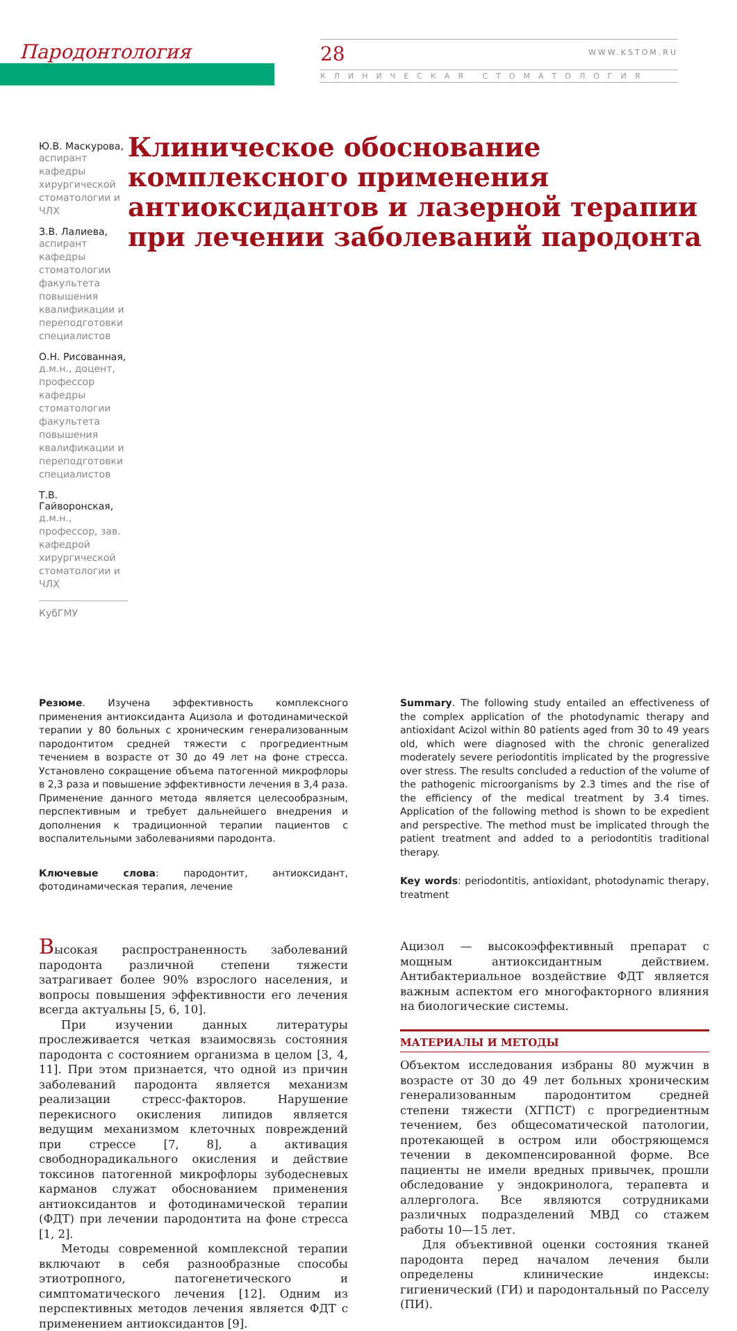Пародонтология 28 WWW.KSTOM.RU
КЛИНИЧЕСКАЯ СТОМАТОЛОГИЯ
Ю.В. Маскурова,
аспирант кафедры хирургической стоматологии и ЧЛХ
З.В. Лалиева,
аспирант кафедры стоматологии факультета повышения квалификации и переподготовки специалистов
О.Н. Рисованная,
д.м.н., доцент, профессор кафедры стоматологии факультета повышения квалификации и переподготовки специалистов
Т.В. Гайворонская,
д.м.н., профессор, зав. кафедрой хирургической стоматологии и ЧЛХ
КубГМУ
Клиническое обоснование комплексного применения антиоксидантов и лазерной терапии при лечении заболеваний пародонта
Резюме. Изучена эффективность комплексного применения антиоксиданта Ацизола и фотодинамической терапии у 80 больных с хроническим генерализованным пародонтитом средней тяжести с прогредиентным течением в возрасте от 30 до 49 лет на фоне стресса. Установлено сокращение объема патогенной микрофлоры в 2,3 раза и повышение эффективности лечения в 3,4 раза. Применение данного метода является целесообразным, перспективным и требует дальнейшего внедрения и дополнения к традиционной терапии пациентов с воспалительными заболеваниями пародонта.
Ключевые слова: пародонтит, антиоксидант, фотодинамическая терапия, лечение
Summary. The following study entailed an effectiveness of the complex application of the photodynamic therapy and antioxidant Acizol within 80 patients aged from 30 to 49 years old, which were diagnosed with the chronic generalized moderately severe periodontitis implicated by the progressive over stress. The results concluded a reduction of the volume of the pathogenic microorganisms by 2.3 times and the rise of the efficiency of the medical treatment by 3.4 times. Application of the following method is shown to be expedient and perspective. The method must be implicated through the patient treatment and added to a periodontitis traditional therapy.
Key words: periodontitis, antioxidant, photodynamic therapy, treatment
Высокая распространенность заболеваний пародонта различной степени тяжести затрагивает более 90% взрослого населения, и вопросы повышения эффективности его лечения всегда актуальны [5, 6, 10].
При изучении данных литературы прослеживается четкая взаимосвязь состояния пародонта с состоянием организма в целом [3, 4, 11]. При этом признается, что одной из причин заболеваний пародонта является механизм реализации стресс-факторов. Нарушение перекисного окисления липидов является ведущим механизмом клеточных повреждений при стрессе [7, 8], а активация свободнорадикального окисления и действие токсинов патогенной микрофлоры зубодесневых карманов служат обоснованием применения антиоксидантов и фотодинамической терапии (ФДТ) при лечении пародонтита на фоне стресса [1, 2].
Методы современной комплексной терапии включают в себя разнообразные способы этиотропного, патогенетического и симптоматического лечения [12]. Одним из перспективных методов лечения является ФДТ с применением антиоксидантов [9].
Ацизол — высокоэффективный препарат с мощным антиоксидантным действием. Антибактериальное воздействие ФДТ является важным аспектом его многофакторного влияния на биологические системы.
МАТЕРИАЛЫ И МЕТОДЫ
Объектом исследования избраны 80 мужчин в возрасте от 30 до 49 лет больных хроническим генерализованным пародонтитом средней степени тяжести (ХГПСТ) с прогредиентным течением, без общесоматической патологии, протекающей в остром или обостряющемся течении в декомпенсированной форме. Все пациенты не имели вредных привычек, прошли обследование у эндокринолога, терапевта и аллерголога. Все являются сотрудниками различных подразделений МВД со стажем работы 10—15 лет.
Для объективной оценки состояния тканей пародонта перед началом лечения были определены клинические индексы: гигиенический (ГИ) и пародонтальный по Расселу (ПИ).